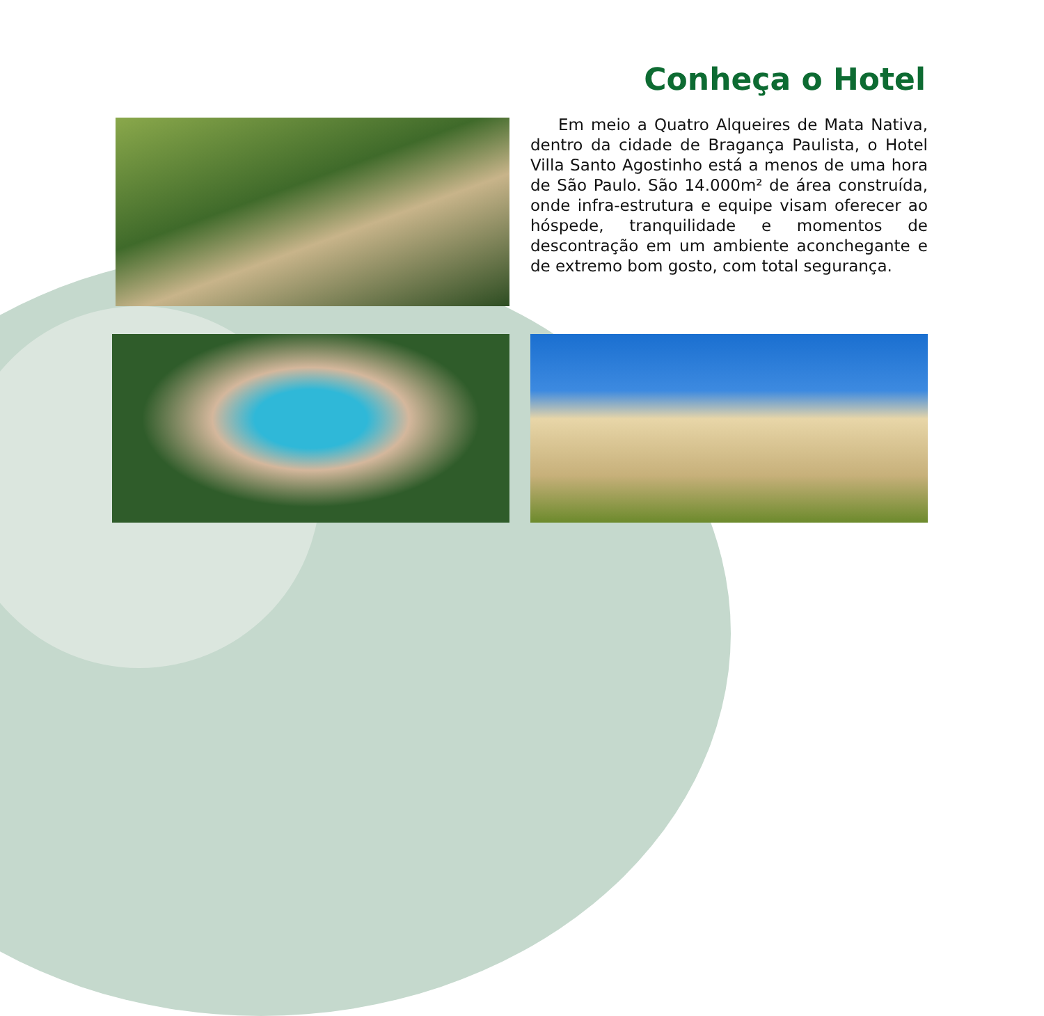Conheça o Hotel
Em meio a Quatro Alqueires de Mata Nativa, dentro da cidade de Bragança Paulista, o Hotel Villa Santo Agostinho está a menos de uma hora de São Paulo. São 14.000m² de área construída, onde infra-estrutura e equipe visam oferecer ao hóspede, tranquilidade e momentos de descontração em um ambiente aconchegante e de extremo bom gosto, com total segurança.